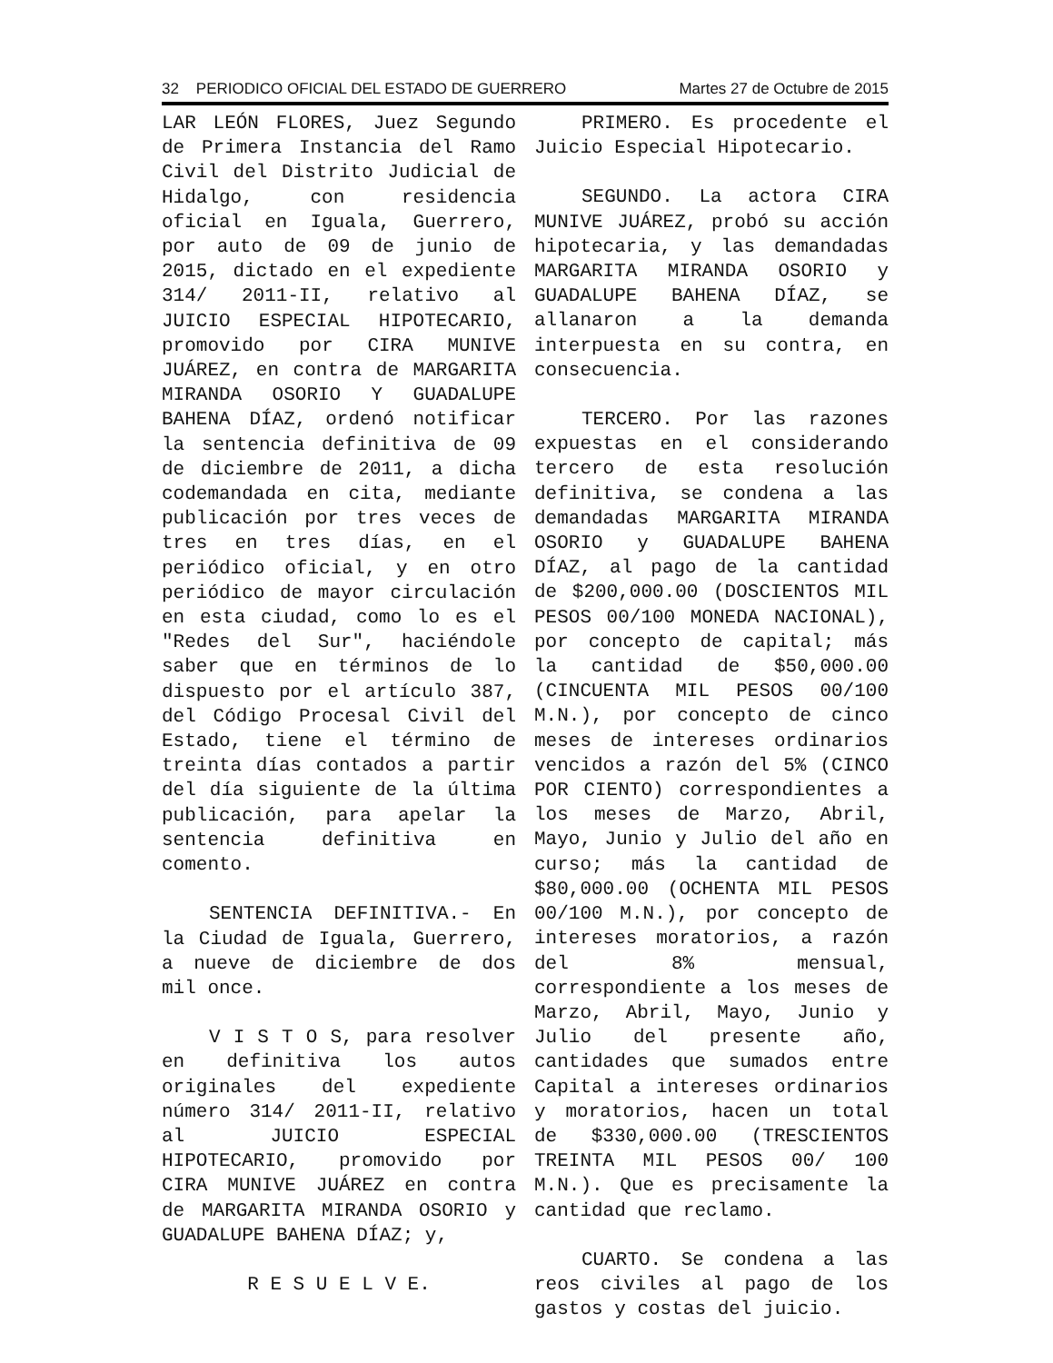32 PERIODICO OFICIAL DEL ESTADO DE GUERRERO Martes 27 de Octubre de 2015
LAR LEÓN FLORES, Juez Segundo de Primera Instancia del Ramo Civil del Distrito Judicial de Hidalgo, con residencia oficial en Iguala, Guerrero, por auto de 09 de junio de 2015, dictado en el expediente 314/ 2011-II, relativo al JUICIO ESPECIAL HIPOTECARIO, promovido por CIRA MUNIVE JUÁREZ, en contra de MARGARITA MIRANDA OSORIO Y GUADALUPE BAHENA DÍAZ, ordenó notificar la sentencia definitiva de 09 de diciembre de 2011, a dicha codemandada en cita, mediante publicación por tres veces de tres en tres días, en el periódico oficial, y en otro periódico de mayor circulación en esta ciudad, como lo es el "Redes del Sur", haciéndole saber que en términos de lo dispuesto por el artículo 387, del Código Procesal Civil del Estado, tiene el término de treinta días contados a partir del día siguiente de la última publicación, para apelar la sentencia definitiva en comento.
SENTENCIA DEFINITIVA.- En la Ciudad de Iguala, Guerrero, a nueve de diciembre de dos mil once.
V I S T O S, para resolver en definitiva los autos originales del expediente número 314/ 2011-II, relativo al JUICIO ESPECIAL HIPOTECARIO, promovido por CIRA MUNIVE JUÁREZ en contra de MARGARITA MIRANDA OSORIO y GUADALUPE BAHENA DÍAZ; y,
R E S U E L V E.
PRIMERO. Es procedente el Juicio Especial Hipotecario.
SEGUNDO. La actora CIRA MUNIVE JUÁREZ, probó su acción hipotecaria, y las demandadas MARGARITA MIRANDA OSORIO y GUADALUPE BAHENA DÍAZ, se allanaron a la demanda interpuesta en su contra, en consecuencia.
TERCERO. Por las razones expuestas en el considerando tercero de esta resolución definitiva, se condena a las demandadas MARGARITA MIRANDA OSORIO y GUADALUPE BAHENA DÍAZ, al pago de la cantidad de $200,000.00 (DOSCIENTOS MIL PESOS 00/100 MONEDA NACIONAL), por concepto de capital; más la cantidad de $50,000.00 (CINCUENTA MIL PESOS 00/100 M.N.), por concepto de cinco meses de intereses ordinarios vencidos a razón del 5% (CINCO POR CIENTO) correspondientes a los meses de Marzo, Abril, Mayo, Junio y Julio del año en curso; más la cantidad de $80,000.00 (OCHENTA MIL PESOS 00/100 M.N.), por concepto de intereses moratorios, a razón del 8% mensual, correspondiente a los meses de Marzo, Abril, Mayo, Junio y Julio del presente año, cantidades que sumados entre Capital a intereses ordinarios y moratorios, hacen un total de $330,000.00 (TRESCIENTOS TREINTA MIL PESOS 00/ 100 M.N.). Que es precisamente la cantidad que reclamo.
CUARTO. Se condena a las reos civiles al pago de los gastos y costas del juicio.